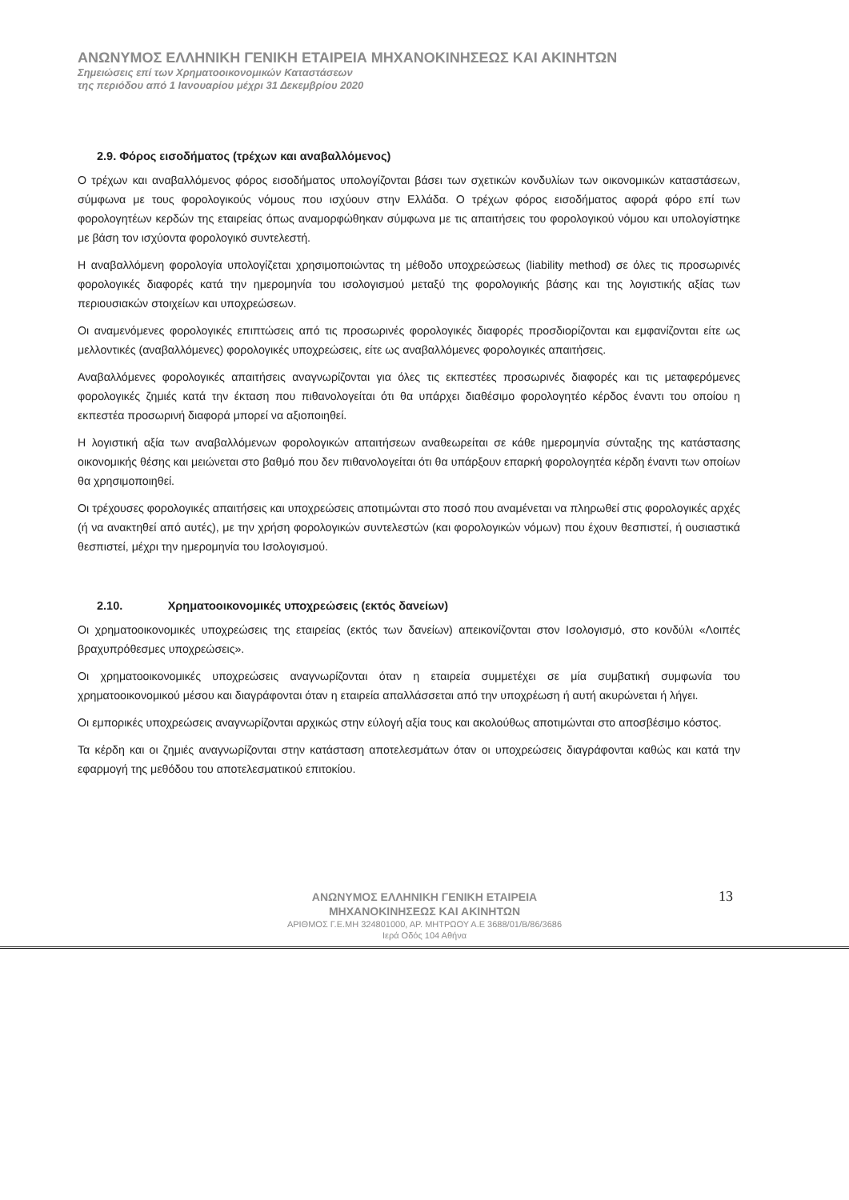ΑΝΩΝΥΜΟΣ ΕΛΛΗΝΙΚΗ ΓΕΝΙΚΗ ΕΤΑΙΡΕΙΑ ΜΗΧΑΝΟΚΙΝΗΣΕΩΣ ΚΑΙ ΑΚΙΝΗΤΩΝ
Σημειώσεις επί των Χρηματοοικονομικών Καταστάσεων
της περιόδου από 1 Ιανουαρίου μέχρι 31 Δεκεμβρίου 2020
2.9. Φόρος εισοδήματος (τρέχων και αναβαλλόμενος)
Ο τρέχων και αναβαλλόμενος φόρος εισοδήματος υπολογίζονται βάσει των σχετικών κονδυλίων των οικονομικών καταστάσεων, σύμφωνα με τους φορολογικούς νόμους που ισχύουν στην Ελλάδα. Ο τρέχων φόρος εισοδήματος αφορά φόρο επί των φορολογητέων κερδών της εταιρείας όπως αναμορφώθηκαν σύμφωνα με τις απαιτήσεις του φορολογικού νόμου και υπολογίστηκε με βάση τον ισχύοντα φορολογικό συντελεστή.
Η αναβαλλόμενη φορολογία υπολογίζεται χρησιμοποιώντας τη μέθοδο υποχρεώσεως (liability method) σε όλες τις προσωρινές φορολογικές διαφορές κατά την ημερομηνία του ισολογισμού μεταξύ της φορολογικής βάσης και της λογιστικής αξίας των περιουσιακών στοιχείων και υποχρεώσεων.
Οι αναμενόμενες φορολογικές επιπτώσεις από τις προσωρινές φορολογικές διαφορές προσδιορίζονται και εμφανίζονται είτε ως μελλοντικές (αναβαλλόμενες) φορολογικές υποχρεώσεις, είτε ως αναβαλλόμενες φορολογικές απαιτήσεις.
Αναβαλλόμενες φορολογικές απαιτήσεις αναγνωρίζονται για όλες τις εκπεστέες προσωρινές διαφορές και τις μεταφερόμενες φορολογικές ζημιές κατά την έκταση που πιθανολογείται ότι θα υπάρχει διαθέσιμο φορολογητέο κέρδος έναντι του οποίου η εκπεστέα προσωρινή διαφορά μπορεί να αξιοποιηθεί.
Η λογιστική αξία των αναβαλλόμενων φορολογικών απαιτήσεων αναθεωρείται σε κάθε ημερομηνία σύνταξης της κατάστασης οικονομικής θέσης και μειώνεται στο βαθμό που δεν πιθανολογείται ότι θα υπάρξουν επαρκή φορολογητέα κέρδη έναντι των οποίων θα χρησιμοποιηθεί.
Οι τρέχουσες φορολογικές απαιτήσεις και υποχρεώσεις αποτιμώνται στο ποσό που αναμένεται να πληρωθεί στις φορολογικές αρχές (ή να ανακτηθεί από αυτές), με την χρήση φορολογικών συντελεστών (και φορολογικών νόμων) που έχουν θεσπιστεί, ή ουσιαστικά θεσπιστεί, μέχρι την ημερομηνία του Ισολογισμού.
2.10. Χρηματοοικονομικές υποχρεώσεις (εκτός δανείων)
Οι χρηματοοικονομικές υποχρεώσεις της εταιρείας (εκτός των δανείων) απεικονίζονται στον Ισολογισμό, στο κονδύλι «Λοιπές βραχυπρόθεσμες υποχρεώσεις».
Οι χρηματοοικονομικές υποχρεώσεις αναγνωρίζονται όταν η εταιρεία συμμετέχει σε μία συμβατική συμφωνία του χρηματοοικονομικού μέσου και διαγράφονται όταν η εταιρεία απαλλάσσεται από την υποχρέωση ή αυτή ακυρώνεται ή λήγει.
Οι εμπορικές υποχρεώσεις αναγνωρίζονται αρχικώς στην εύλογή αξία τους και ακολούθως αποτιμώνται στο αποσβέσιμο κόστος.
Τα κέρδη και οι ζημιές αναγνωρίζονται στην κατάσταση αποτελεσμάτων όταν οι υποχρεώσεις διαγράφονται καθώς και κατά την εφαρμογή της μεθόδου του αποτελεσματικού επιτοκίου.
ΑΝΩΝΥΜΟΣ ΕΛΛΗΝΙΚΗ ΓΕΝΙΚΗ ΕΤΑΙΡΕΙΑ
ΜΗΧΑΝΟΚΙΝΗΣΕΩΣ ΚΑΙ ΑΚΙΝΗΤΩΝ
ΑΡΙΘΜΟΣ Γ.Ε.ΜΗ 324801000, ΑΡ. ΜΗΤΡΩΟΥ Α.Ε 3688/01/Β/86/3686
Ιερά Οδός 104 Αθήνα
13